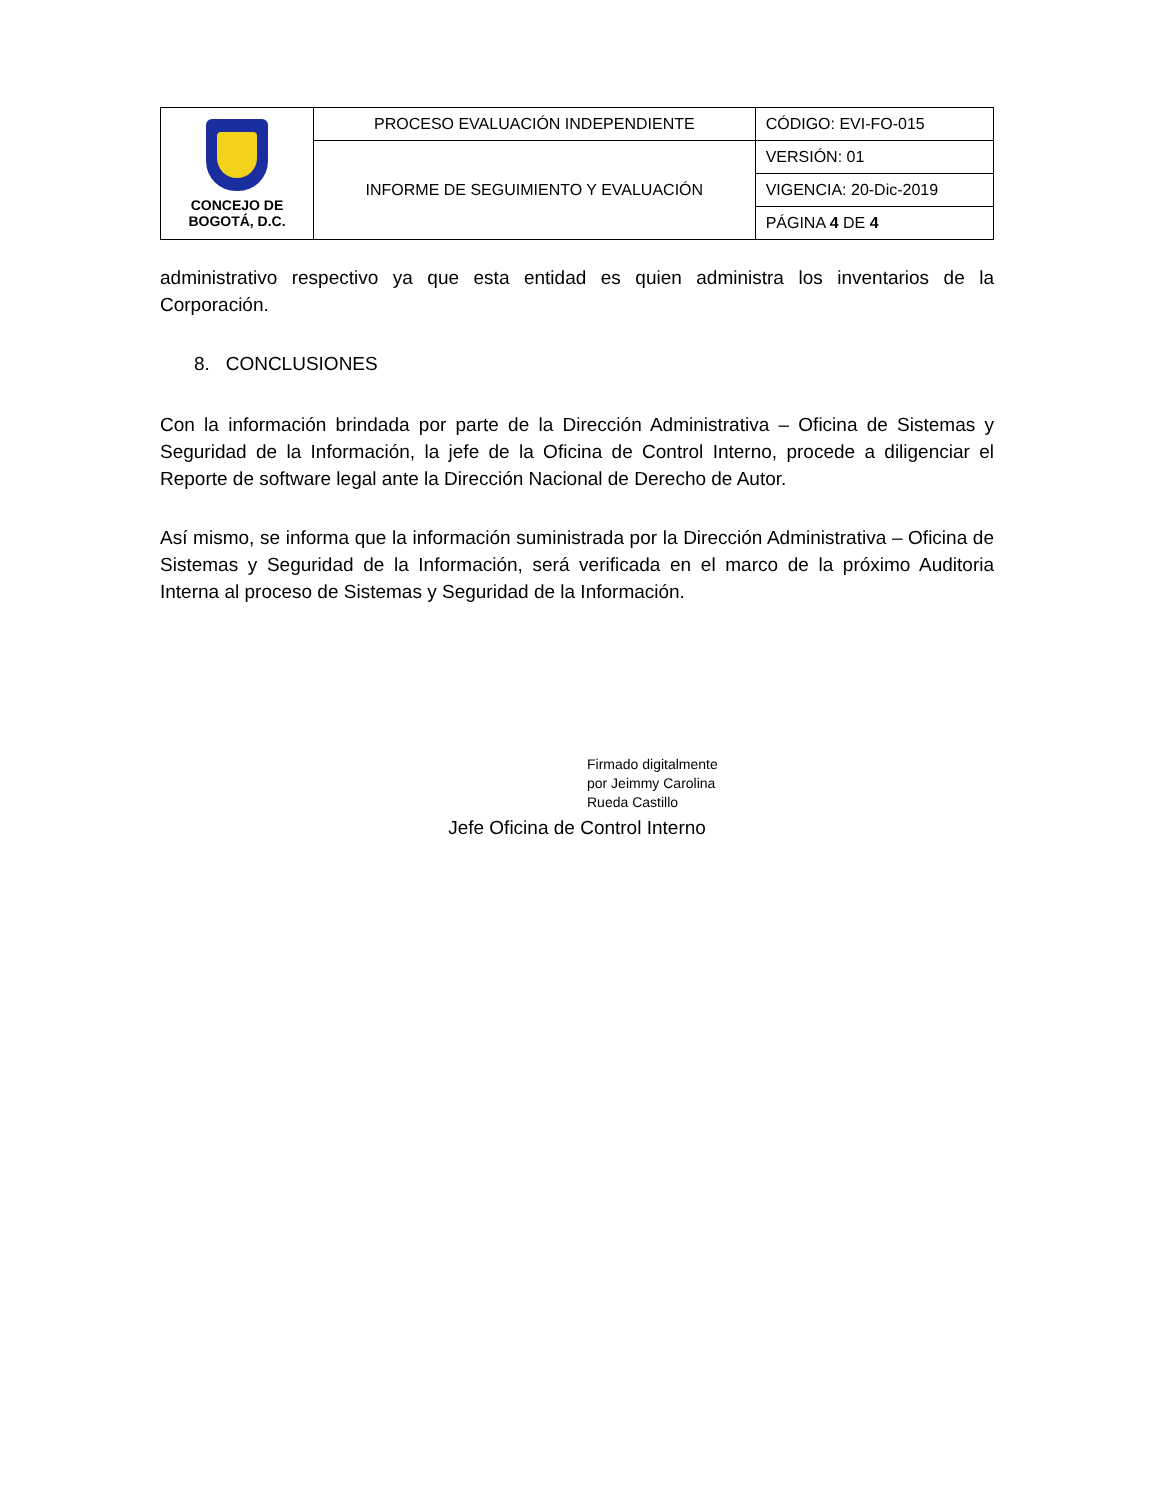| CONCEJO DE BOGOTÁ, D.C. | PROCESO EVALUACIÓN INDEPENDIENTE | CÓDIGO: EVI-FO-015 |
| | INFORME DE SEGUIMIENTO Y EVALUACIÓN | VERSIÓN: 01 |
| | | VIGENCIA: 20-Dic-2019 |
| | | PÁGINA 4 DE 4 |
administrativo respectivo ya que esta entidad es quien administra los inventarios de la Corporación.
8. CONCLUSIONES
Con la información brindada por parte de la Dirección Administrativa – Oficina de Sistemas y Seguridad de la Información, la jefe de la Oficina de Control Interno, procede a diligenciar el Reporte de software legal ante la Dirección Nacional de Derecho de Autor.
Así mismo, se informa que la información suministrada por la Dirección Administrativa – Oficina de Sistemas y Seguridad de la Información, será verificada en el marco de la próximo Auditoria Interna al proceso de Sistemas y Seguridad de la Información.
Firmado digitalmente
por Jeimmy Carolina
Rueda Castillo
Jefe Oficina de Control Interno